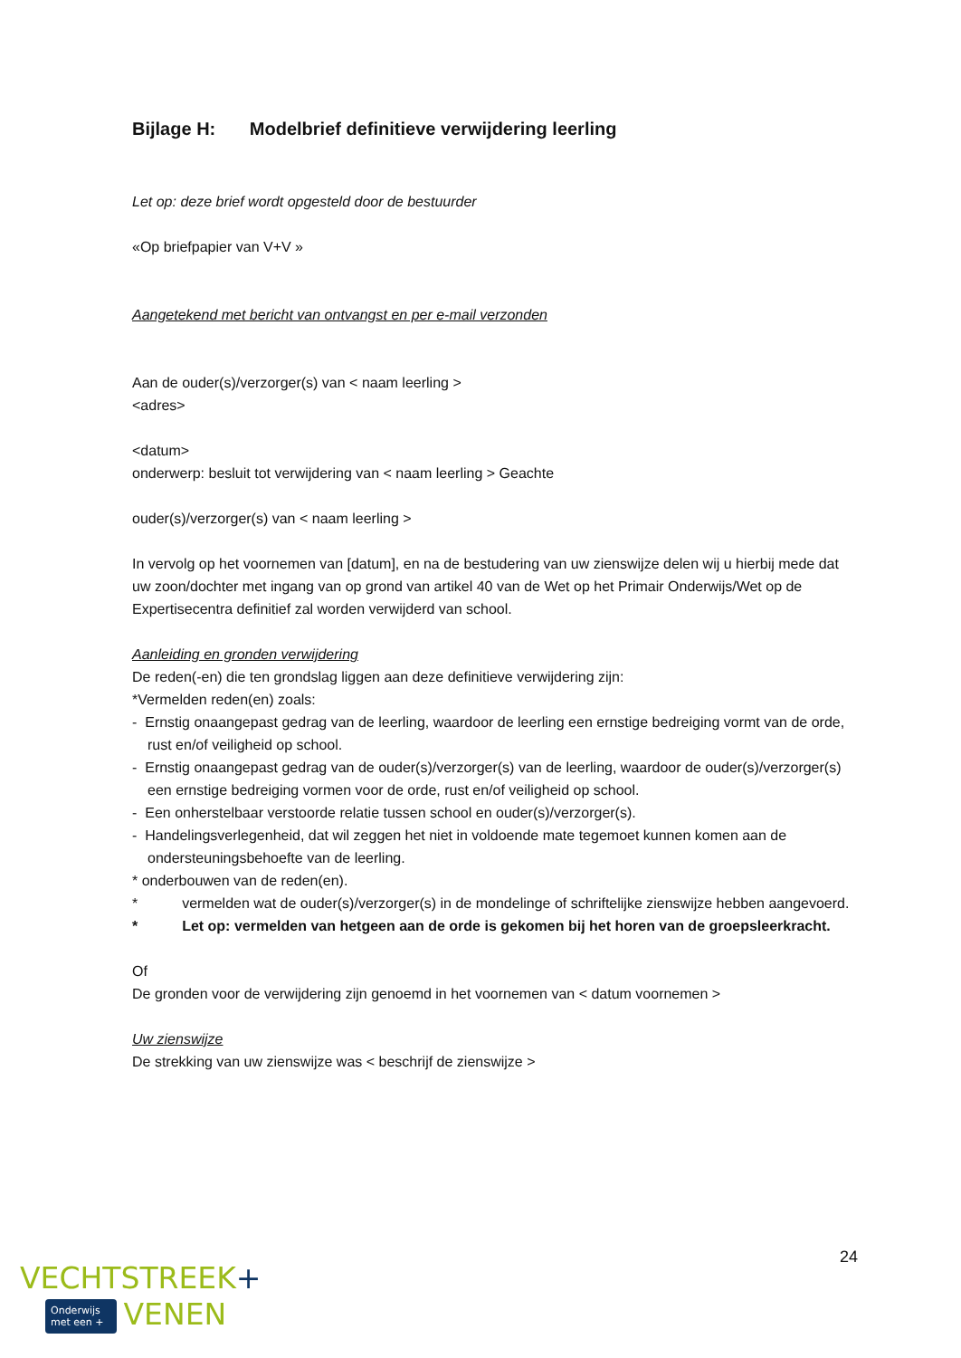Bijlage H: Modelbrief definitieve verwijdering leerling
Let op: deze brief wordt opgesteld door de bestuurder
«Op briefpapier van V+V »
Aangetekend met bericht van ontvangst en per e-mail verzonden
Aan de ouder(s)/verzorger(s) van < naam leerling >
<adres>
<datum>
onderwerp: besluit tot verwijdering van < naam leerling > Geachte
ouder(s)/verzorger(s) van < naam leerling >
In vervolg op het voornemen van [datum], en na de bestudering van uw zienswijze delen wij u hierbij mede dat uw zoon/dochter met ingang van op grond van artikel 40 van de Wet op het Primair Onderwijs/Wet op de Expertisecentra definitief zal worden verwijderd van school.
Aanleiding en gronden verwijdering
De reden(-en) die ten grondslag liggen aan deze definitieve verwijdering zijn:
*Vermelden reden(en) zoals:
- Ernstig onaangepast gedrag van de leerling, waardoor de leerling een ernstige bedreiging vormt van de orde, rust en/of veiligheid op school.
- Ernstig onaangepast gedrag van de ouder(s)/verzorger(s) van de leerling, waardoor de ouder(s)/verzorger(s) een ernstige bedreiging vormen voor de orde, rust en/of veiligheid op school.
- Een onherstelbaar verstoorde relatie tussen school en ouder(s)/verzorger(s).
- Handelingsverlegenheid, dat wil zeggen het niet in voldoende mate tegemoet kunnen komen aan de ondersteuningsbehoefte van de leerling.
* onderbouwen van de reden(en).
* vermelden wat de ouder(s)/verzorger(s) in de mondelinge of schriftelijke zienswijze hebben aangevoerd.
* Let op: vermelden van hetgeen aan de orde is gekomen bij het horen van de groepsleerkracht.
Of
De gronden voor de verwijdering zijn genoemd in het voornemen van < datum voornemen >
Uw zienswijze
De strekking van uw zienswijze was < beschrijf de zienswijze >
24
VECHTSTREEK+
Onderwijs
met een + VENEN